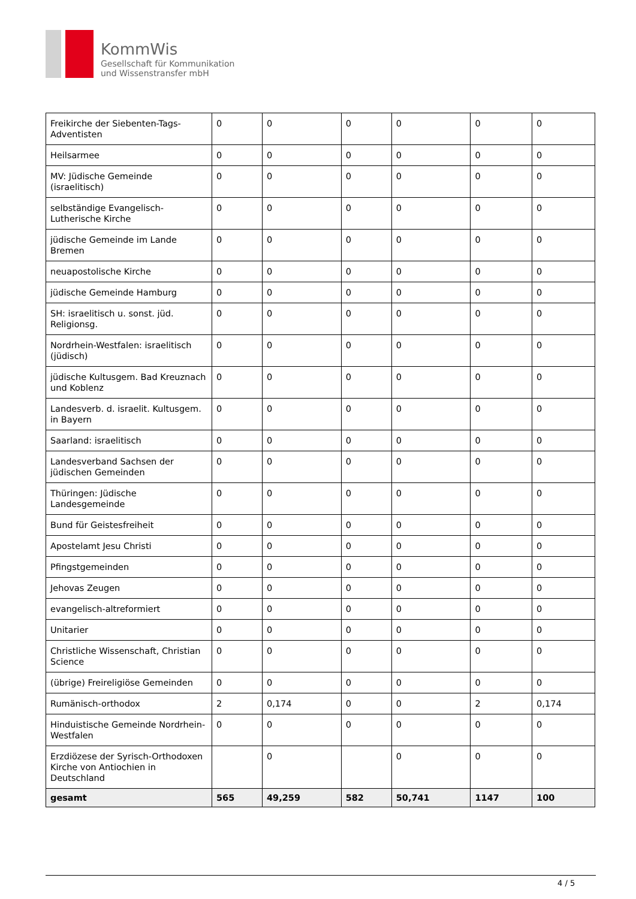KommWis
Gesellschaft für Kommunikation
und Wissenstransfer mbH
| Freikirche der Siebenten-Tags-Adventisten | 0 | 0 | 0 | 0 | 0 | 0 |
| Heilsarmee | 0 | 0 | 0 | 0 | 0 | 0 |
| MV: Jüdische Gemeinde (israelitisch) | 0 | 0 | 0 | 0 | 0 | 0 |
| selbständige Evangelisch-Lutherische Kirche | 0 | 0 | 0 | 0 | 0 | 0 |
| jüdische Gemeinde im Lande Bremen | 0 | 0 | 0 | 0 | 0 | 0 |
| neuapostolische Kirche | 0 | 0 | 0 | 0 | 0 | 0 |
| jüdische Gemeinde Hamburg | 0 | 0 | 0 | 0 | 0 | 0 |
| SH: israelitisch u. sonst. jüd. Religionsg. | 0 | 0 | 0 | 0 | 0 | 0 |
| Nordrhein-Westfalen: israelitisch (jüdisch) | 0 | 0 | 0 | 0 | 0 | 0 |
| jüdische Kultusgem. Bad Kreuznach und Koblenz | 0 | 0 | 0 | 0 | 0 | 0 |
| Landesverb. d. israelit. Kultusgem. in Bayern | 0 | 0 | 0 | 0 | 0 | 0 |
| Saarland: israelitisch | 0 | 0 | 0 | 0 | 0 | 0 |
| Landesverband Sachsen der jüdischen Gemeinden | 0 | 0 | 0 | 0 | 0 | 0 |
| Thüringen: Jüdische Landesgemeinde | 0 | 0 | 0 | 0 | 0 | 0 |
| Bund für Geistesfreiheit | 0 | 0 | 0 | 0 | 0 | 0 |
| Apostelamt Jesu Christi | 0 | 0 | 0 | 0 | 0 | 0 |
| Pfingstgemeinden | 0 | 0 | 0 | 0 | 0 | 0 |
| Jehovas Zeugen | 0 | 0 | 0 | 0 | 0 | 0 |
| evangelisch-altreformiert | 0 | 0 | 0 | 0 | 0 | 0 |
| Unitarier | 0 | 0 | 0 | 0 | 0 | 0 |
| Christliche Wissenschaft, Christian Science | 0 | 0 | 0 | 0 | 0 | 0 |
| (übrige) Freireligiöse Gemeinden | 0 | 0 | 0 | 0 | 0 | 0 |
| Rumänisch-orthodox | 2 | 0,174 | 0 | 0 | 2 | 0,174 |
| Hinduistische Gemeinde Nordrhein-Westfalen | 0 | 0 | 0 | 0 | 0 | 0 |
| Erzdiözese der Syrisch-Orthodoxen Kirche von Antiochien in Deutschland | | 0 | | 0 | 0 | 0 |
| gesamt | 565 | 49,259 | 582 | 50,741 | 1147 | 100 |
4 / 5